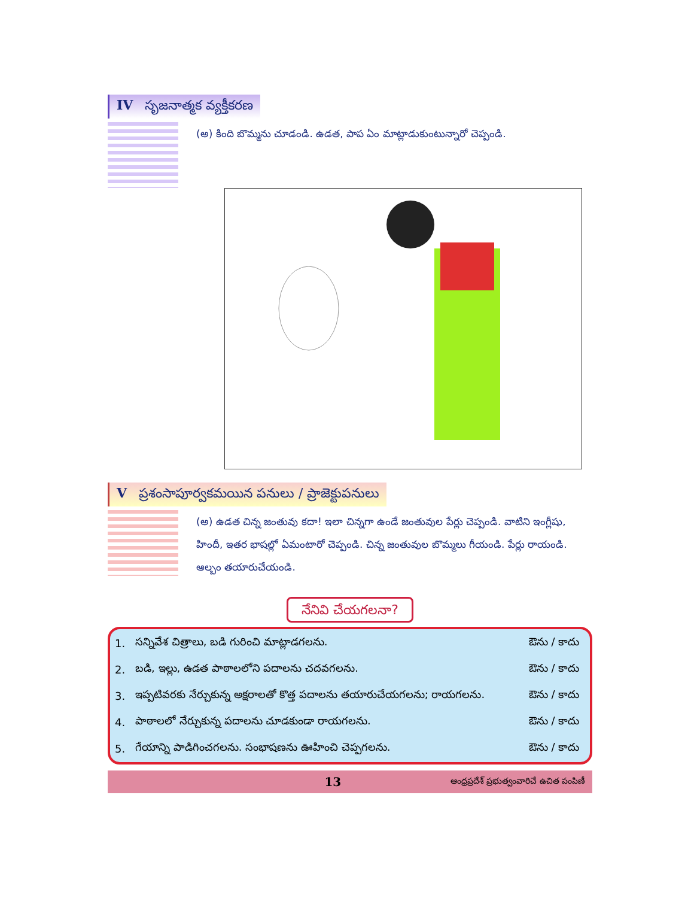IV సృజనాత్మక వ్యక్తీకరణ
(అ) కింది బొమ్మను చూడండి. ఉడత, పాప ఏం మాట్లాడుకుంటున్నారో చెప్పండి.
Vప్రశంసాపూర్వకమయిన పనులు / ప్రాజెక్టుపనులు
(అ) ఉడత చిన్న జంతువు కదా! ఇలా చిన్నగా ఉండే జంతువుల పేర్లు చెప్పండి. వాటిని ఇంగ్లీషు, హిందీ, ఇతర భాషల్లో ఏమంటారో చెప్పండి. చిన్న జంతువుల బొమ్మలు గీయండి. పేర్లు రాయండి. ఆల్బం తయారుచేయండి.
నేనివి చేయగలనా?
| 1. | సన్నివేశ చిత్రాలు, బడి గురించి మాట్లాడగలను. | ఔను / కాదు |
| 2. | బడి, ఇల్లు, ఉడత పాఠాలలోని పదాలను చదవగలను. | ఔను / కాదు |
| 3. | ఇప్పటివరకు నేర్చుకున్న అక్షరాలతో కొత్త పదాలను తయారుచేయగలను; రాయగలను. | ఔను / కాదు |
| 4. | పాఠాలలో నేర్చుకున్న పదాలను చూడకుండా రాయగలను. | ఔను / కాదు |
| 5. | గేయాన్ని పాడిగించగలను. సంభాషణను ఊహించి చెప్పగలను. | ఔను / కాదు |
13 ఆంధ్రప్రదేశ్ ప్రభుత్వంవారిచే ఉచిత పంపిణీ